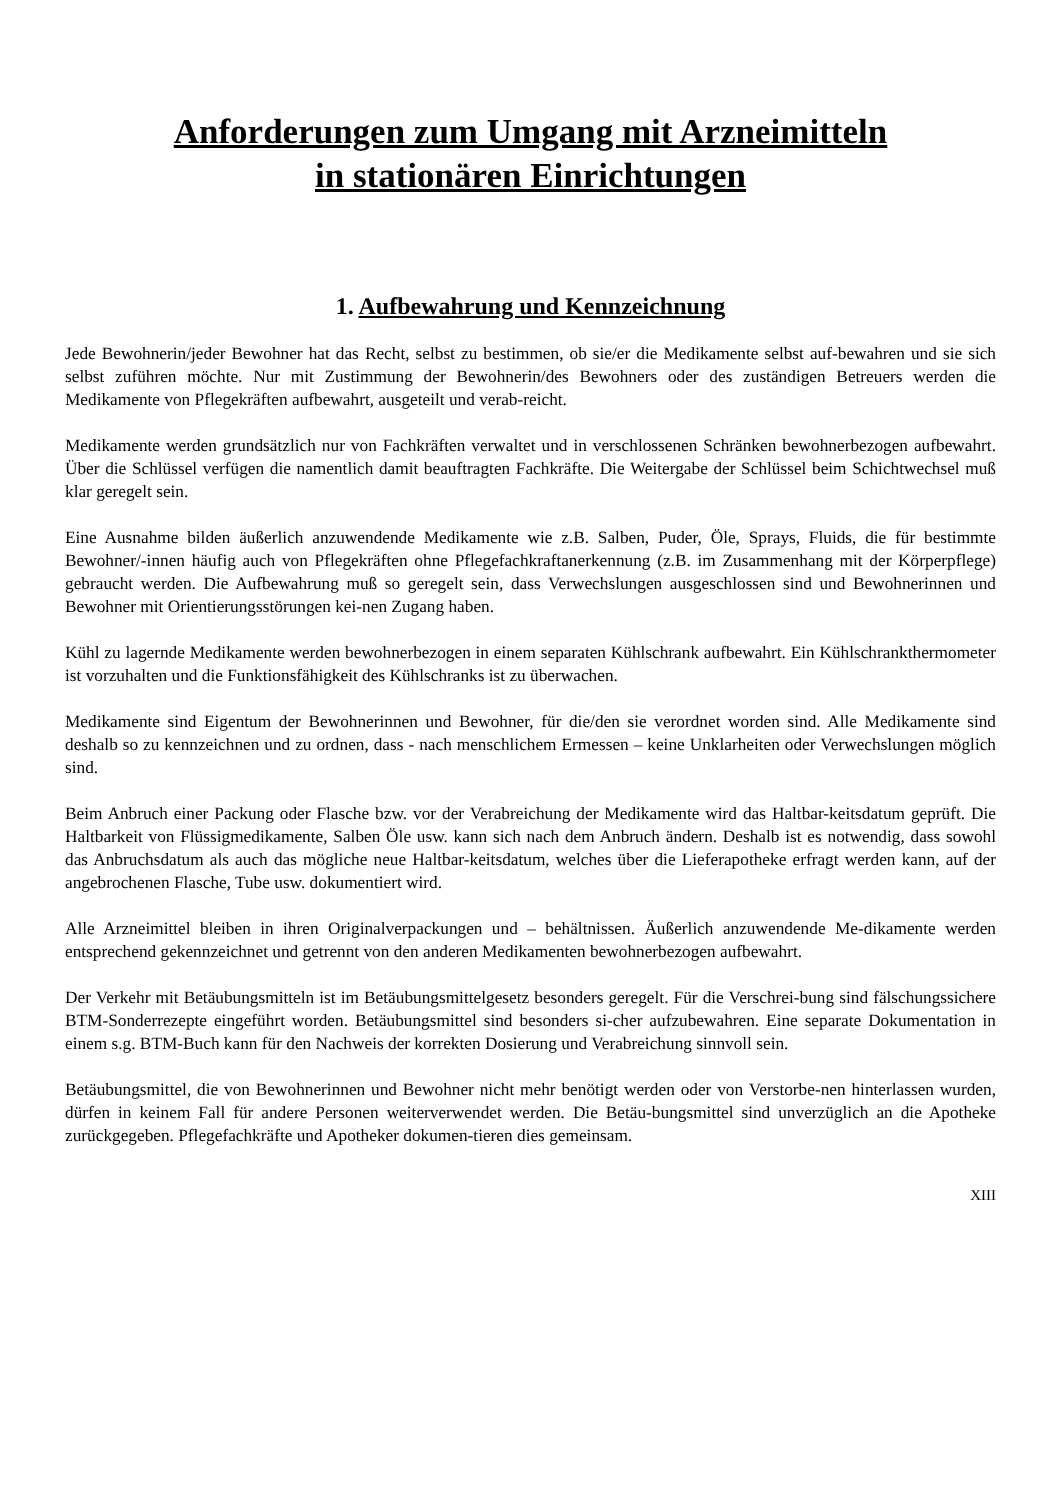Anforderungen zum Umgang mit Arzneimitteln
in stationären Einrichtungen
1. Aufbewahrung und Kennzeichnung
Jede Bewohnerin/jeder Bewohner hat das Recht, selbst zu bestimmen, ob sie/er die Medikamente selbst auf-bewahren und sie sich selbst zuführen möchte. Nur mit Zustimmung der Bewohnerin/des Bewohners oder des zuständigen Betreuers werden die Medikamente von Pflegekräften aufbewahrt, ausgeteilt und verab-reicht.
Medikamente werden grundsätzlich nur von Fachkräften verwaltet und in verschlossenen Schränken bewohnerbezogen aufbewahrt. Über die Schlüssel verfügen die namentlich damit beauftragten Fachkräfte. Die Weitergabe der Schlüssel beim Schichtwechsel muß klar geregelt sein.
Eine Ausnahme bilden äußerlich anzuwendende Medikamente wie z.B. Salben, Puder, Öle, Sprays, Fluids, die für bestimmte Bewohner/-innen häufig auch von Pflegekräften ohne Pflegefachkraftanerkennung (z.B. im Zusammenhang mit der Körperpflege) gebraucht werden. Die Aufbewahrung muß so geregelt sein, dass Verwechslungen ausgeschlossen sind und Bewohnerinnen und Bewohner mit Orientierungsstörungen kei-nen Zugang haben.
Kühl zu lagernde Medikamente werden bewohnerbezogen in einem separaten Kühlschrank aufbewahrt. Ein Kühlschrankthermometer ist vorzuhalten und die Funktionsfähigkeit des Kühlschranks ist zu überwachen.
Medikamente sind Eigentum der Bewohnerinnen und Bewohner, für die/den sie verordnet worden sind. Alle Medikamente sind deshalb so zu kennzeichnen und zu ordnen, dass - nach menschlichem Ermessen – keine Unklarheiten oder Verwechslungen möglich sind.
Beim Anbruch einer Packung oder Flasche bzw. vor der Verabreichung der Medikamente wird das Haltbar-keitsdatum geprüft. Die Haltbarkeit von Flüssigmedikamente, Salben Öle usw. kann sich nach dem Anbruch ändern. Deshalb ist es notwendig, dass sowohl das Anbruchsdatum als auch das mögliche neue Haltbar-keitsdatum, welches über die Lieferapotheke erfragt werden kann, auf der angebrochenen Flasche, Tube usw. dokumentiert wird.
Alle Arzneimittel bleiben in ihren Originalverpackungen und – behältnissen. Äußerlich anzuwendende Me-dikamente werden entsprechend gekennzeichnet und getrennt von den anderen Medikamenten bewohnerbezogen aufbewahrt.
Der Verkehr mit Betäubungsmitteln ist im Betäubungsmittelgesetz besonders geregelt. Für die Verschrei-bung sind fälschungssichere BTM-Sonderrezepte eingeführt worden. Betäubungsmittel sind besonders si-cher aufzubewahren. Eine separate Dokumentation in einem s.g. BTM-Buch kann für den Nachweis der korrekten Dosierung und Verabreichung sinnvoll sein.
Betäubungsmittel, die von Bewohnerinnen und Bewohner nicht mehr benötigt werden oder von Verstorbe-nen hinterlassen wurden, dürfen in keinem Fall für andere Personen weiterverwendet werden. Die Betäu-bungsmittel sind unverzüglich an die Apotheke zurückgegeben. Pflegefachkräfte und Apotheker dokumen-tieren dies gemeinsam.
XIII